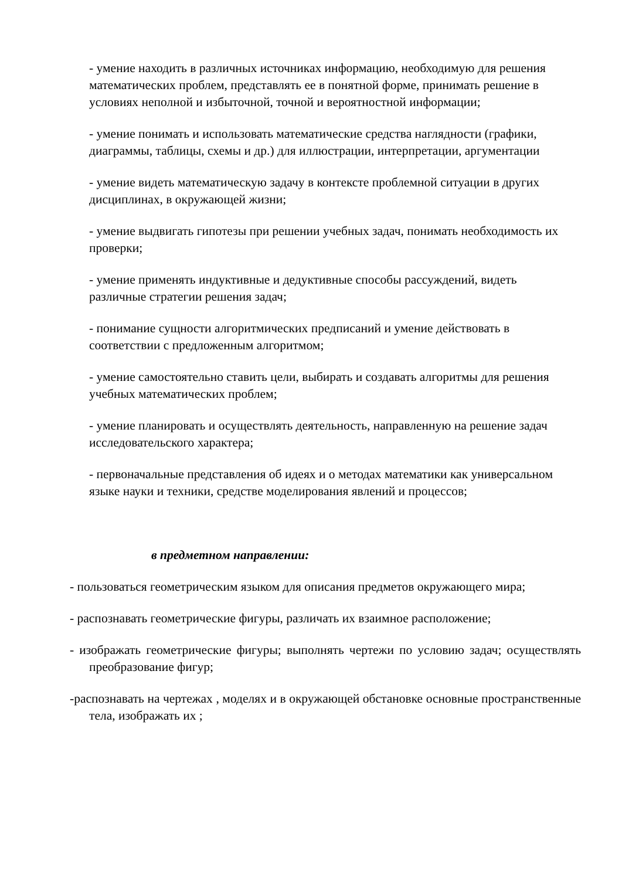- умение находить в различных источниках информацию, необходимую для решения математических проблем, представлять ее в понятной форме, принимать решение в условиях неполной и избыточной, точной и вероятностной информации;
- умение понимать и использовать математические средства наглядности (графики, диаграммы, таблицы, схемы и др.) для иллюстрации, интерпретации, аргументации
- умение видеть математическую задачу в контексте проблемной ситуации в других дисциплинах, в окружающей жизни;
- умение выдвигать гипотезы при решении учебных задач, понимать необходимость их проверки;
- умение применять индуктивные и дедуктивные способы рассуждений, видеть различные стратегии решения задач;
- понимание сущности алгоритмических предписаний и умение действовать в соответствии с предложенным алгоритмом;
- умение самостоятельно ставить цели, выбирать и создавать алгоритмы для решения учебных математических проблем;
- умение планировать и осуществлять деятельность, направленную на решение задач исследовательского характера;
- первоначальные представления об идеях и о методах математики как универсальном языке науки и техники, средстве моделирования явлений и процессов;
в предметном направлении:
- пользоваться геометрическим языком для описания предметов окружающего мира;
- распознавать геометрические фигуры, различать их взаимное расположение;
- изображать геометрические фигуры; выполнять чертежи по условию задач; осуществлять преобразование фигур;
-распознавать на чертежах , моделях и в окружающей обстановке основные пространственные тела, изображать их ;